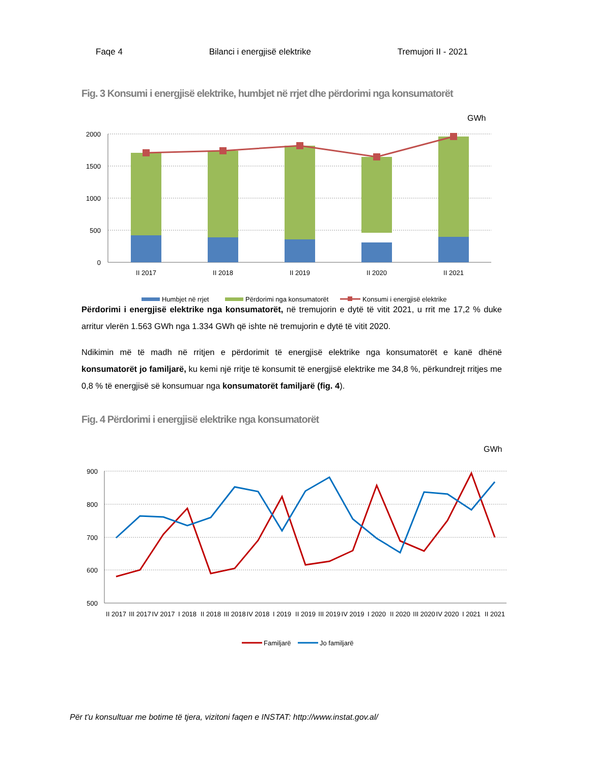Faqe 4 Bilanci i energjisë elektrike Tremujori II - 2021
Fig. 3 Konsumi i energjisë elektrike, humbjet në rrjet dhe përdorimi nga konsumatorët
GWh
2000
1500
1000
500
0
II 2017
II 2018
II 2019
II 2020
II 2021
Humbjet në rrjet
Përdorimi nga konsumatorët
Konsumi i energjisë elektrike
Përdorimi i energjisë elektrike nga konsumatorët, në tremujorin e dytë të vitit 2021, u rrit me 17,2 % duke arritur vlerën 1.563 GWh nga 1.334 GWh që ishte në tremujorin e dytë të vitit 2020.
Ndikimin më të madh në rritjen e përdorimit të energjisë elektrike nga konsumatorët e kanë dhënë konsumatorët jo familjarë, ku kemi një rritje të konsumit të energjisë elektrike me 34,8 %, përkundrejt rritjes me 0,8 % të energjisë së konsumuar nga konsumatorët familjarë (fig. 4).
Fig. 4 Përdorimi i energjisë elektrike nga konsumatorët
GWh
900
800
700
600
500
II 2017
III 2017
IV 2017
I 2018
II 2018
III 2018
IV 2018
I 2019
II 2019
III 2019
IV 2019
I 2020
II 2020
III 2020
IV 2020
I 2021
II 2021
Familjarë
Jo familjarë
Për t'u konsultuar me botime të tjera, vizitoni faqen e INSTAT: http://www.instat.gov.al/